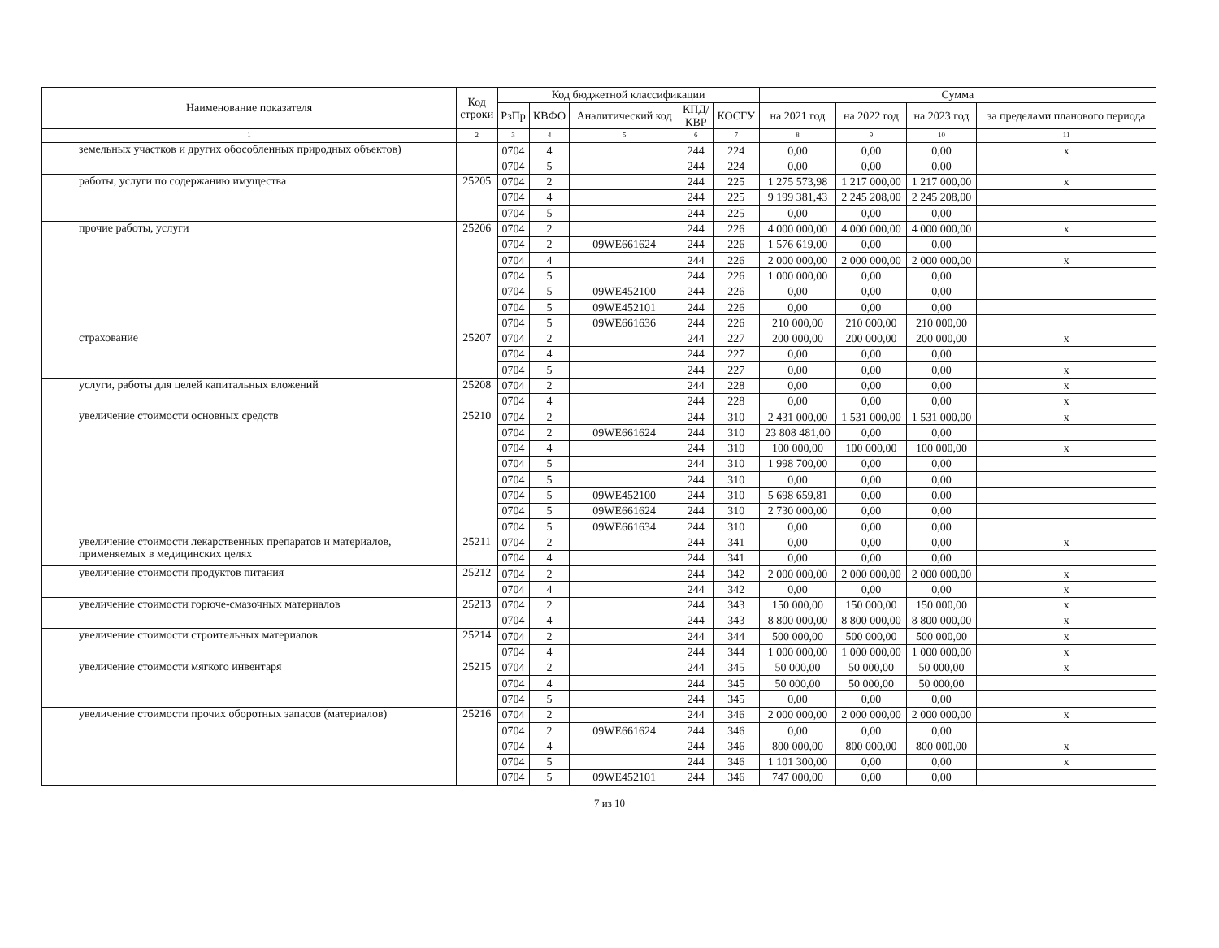| Наименование показателя | Код строки | Код бюджетной классификации | | | | | Сумма | | | |
| --- | --- | --- | --- | --- | --- | --- | --- | --- | --- | --- |
| | | РзПр | КВФО | Аналитический код | КПД/ КВР | КОСГУ | на 2021 год | на 2022 год | на 2023 год | за пределами планового периода |
| 1 | 2 | 3 | 4 | 5 | 6 | 7 | 8 | 9 | 10 | 11 |
| земельных участков и других обособленных природных объектов) | | 0704 | 4 | | 244 | 224 | 0,00 | 0,00 | 0,00 | x |
| | | 0704 | 5 | | 244 | 224 | 0,00 | 0,00 | 0,00 | |
| работы, услуги по содержанию имущества | 25205 | 0704 | 2 | | 244 | 225 | 1 275 573,98 | 1 217 000,00 | 1 217 000,00 | x |
| | | 0704 | 4 | | 244 | 225 | 9 199 381,43 | 2 245 208,00 | 2 245 208,00 | |
| | | 0704 | 5 | | 244 | 225 | 0,00 | 0,00 | 0,00 | |
| прочие работы, услуги | 25206 | 0704 | 2 | | 244 | 226 | 4 000 000,00 | 4 000 000,00 | 4 000 000,00 | x |
| | | 0704 | 2 | 09WE661624 | 244 | 226 | 1 576 619,00 | 0,00 | 0,00 | |
| | | 0704 | 4 | | 244 | 226 | 2 000 000,00 | 2 000 000,00 | 2 000 000,00 | x |
| | | 0704 | 5 | | 244 | 226 | 1 000 000,00 | 0,00 | 0,00 | |
| | | 0704 | 5 | 09WE452100 | 244 | 226 | 0,00 | 0,00 | 0,00 | |
| | | 0704 | 5 | 09WE452101 | 244 | 226 | 0,00 | 0,00 | 0,00 | |
| | | 0704 | 5 | 09WE661636 | 244 | 226 | 210 000,00 | 210 000,00 | 210 000,00 | |
| страхование | 25207 | 0704 | 2 | | 244 | 227 | 200 000,00 | 200 000,00 | 200 000,00 | x |
| | | 0704 | 4 | | 244 | 227 | 0,00 | 0,00 | 0,00 | |
| | | 0704 | 5 | | 244 | 227 | 0,00 | 0,00 | 0,00 | x |
| услуги, работы для целей капитальных вложений | 25208 | 0704 | 2 | | 244 | 228 | 0,00 | 0,00 | 0,00 | x |
| | | 0704 | 4 | | 244 | 228 | 0,00 | 0,00 | 0,00 | x |
| увеличение стоимости основных средств | 25210 | 0704 | 2 | | 244 | 310 | 2 431 000,00 | 1 531 000,00 | 1 531 000,00 | x |
| | | 0704 | 2 | 09WE661624 | 244 | 310 | 23 808 481,00 | 0,00 | 0,00 | |
| | | 0704 | 4 | | 244 | 310 | 100 000,00 | 100 000,00 | 100 000,00 | x |
| | | 0704 | 5 | | 244 | 310 | 1 998 700,00 | 0,00 | 0,00 | |
| | | 0704 | 5 | | 244 | 310 | 0,00 | 0,00 | 0,00 | |
| | | 0704 | 5 | 09WE452100 | 244 | 310 | 5 698 659,81 | 0,00 | 0,00 | |
| | | 0704 | 5 | 09WE661624 | 244 | 310 | 2 730 000,00 | 0,00 | 0,00 | |
| | | 0704 | 5 | 09WE661634 | 244 | 310 | 0,00 | 0,00 | 0,00 | |
| увеличение стоимости лекарственных препаратов и материалов, применяемых в медицинских целях | 25211 | 0704 | 2 | | 244 | 341 | 0,00 | 0,00 | 0,00 | x |
| | | 0704 | 4 | | 244 | 341 | 0,00 | 0,00 | 0,00 | |
| увеличение стоимости продуктов питания | 25212 | 0704 | 2 | | 244 | 342 | 2 000 000,00 | 2 000 000,00 | 2 000 000,00 | x |
| | | 0704 | 4 | | 244 | 342 | 0,00 | 0,00 | 0,00 | x |
| увеличение стоимости горюче-смазочных материалов | 25213 | 0704 | 2 | | 244 | 343 | 150 000,00 | 150 000,00 | 150 000,00 | x |
| | | 0704 | 4 | | 244 | 343 | 8 800 000,00 | 8 800 000,00 | 8 800 000,00 | x |
| увеличение стоимости строительных материалов | 25214 | 0704 | 2 | | 244 | 344 | 500 000,00 | 500 000,00 | 500 000,00 | x |
| | | 0704 | 4 | | 244 | 344 | 1 000 000,00 | 1 000 000,00 | 1 000 000,00 | x |
| увеличение стоимости мягкого инвентаря | 25215 | 0704 | 2 | | 244 | 345 | 50 000,00 | 50 000,00 | 50 000,00 | x |
| | | 0704 | 4 | | 244 | 345 | 50 000,00 | 50 000,00 | 50 000,00 | |
| | | 0704 | 5 | | 244 | 345 | 0,00 | 0,00 | 0,00 | |
| увеличение стоимости прочих оборотных запасов (материалов) | 25216 | 0704 | 2 | | 244 | 346 | 2 000 000,00 | 2 000 000,00 | 2 000 000,00 | x |
| | | 0704 | 2 | 09WE661624 | 244 | 346 | 0,00 | 0,00 | 0,00 | |
| | | 0704 | 4 | | 244 | 346 | 800 000,00 | 800 000,00 | 800 000,00 | x |
| | | 0704 | 5 | | 244 | 346 | 1 101 300,00 | 0,00 | 0,00 | x |
| | | 0704 | 5 | 09WE452101 | 244 | 346 | 747 000,00 | 0,00 | 0,00 | |
7 из 10